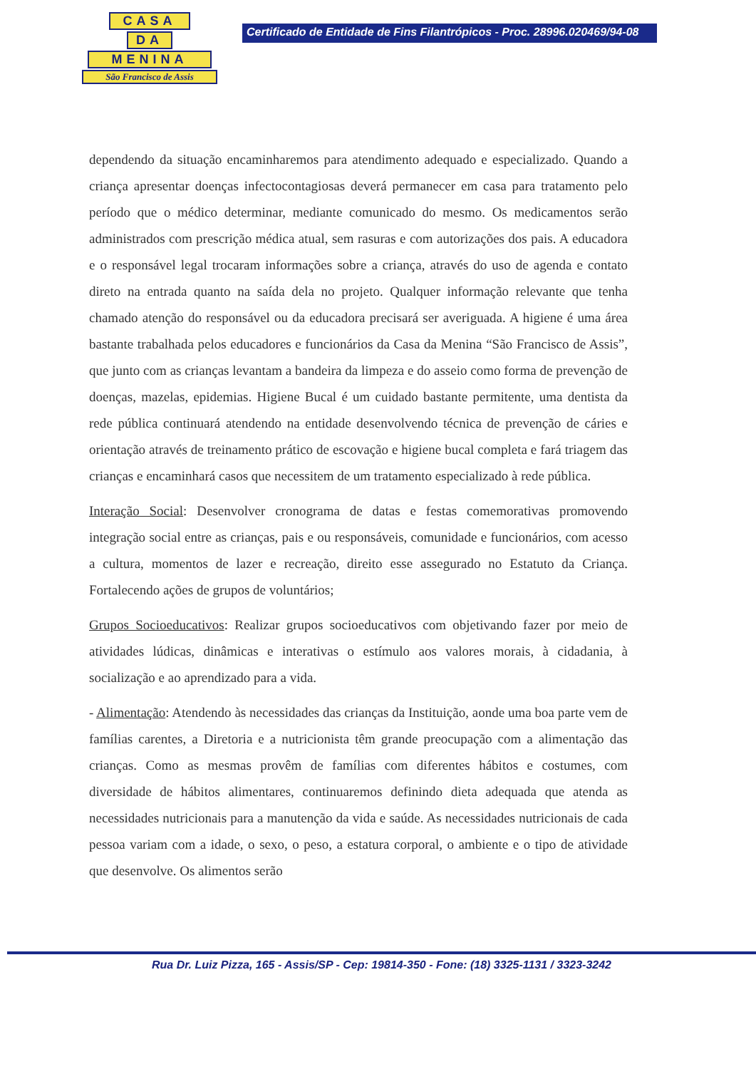CASA
DA
MENINA
São Francisco de Assis
Certificado de Entidade de Fins Filantrópicos - Proc. 28996.020469/94-08
dependendo da situação encaminharemos para atendimento adequado e especializado. Quando a criança apresentar doenças infectocontagiosas deverá permanecer em casa para tratamento pelo período que o médico determinar, mediante comunicado do mesmo. Os medicamentos serão administrados com prescrição médica atual, sem rasuras e com autorizações dos pais. A educadora e o responsável legal trocaram informações sobre a criança, através do uso de agenda e contato direto na entrada quanto na saída dela no projeto. Qualquer informação relevante que tenha chamado atenção do responsável ou da educadora precisará ser averiguada. A higiene é uma área bastante trabalhada pelos educadores e funcionários da Casa da Menina “São Francisco de Assis”, que junto com as crianças levantam a bandeira da limpeza e do asseio como forma de prevenção de doenças, mazelas, epidemias. Higiene Bucal é um cuidado bastante permitente, uma dentista da rede pública continuará atendendo na entidade desenvolvendo técnica de prevenção de cáries e orientação através de treinamento prático de escovação e higiene bucal completa e fará triagem das crianças e encaminhará casos que necessitem de um tratamento especializado à rede pública.
Interação Social: Desenvolver cronograma de datas e festas comemorativas promovendo integração social entre as crianças, pais e ou responsáveis, comunidade e funcionários, com acesso a cultura, momentos de lazer e recreação, direito esse assegurado no Estatuto da Criança. Fortalecendo ações de grupos de voluntários;
Grupos Socioeducativos: Realizar grupos socioeducativos com objetivando fazer por meio de atividades lúdicas, dinâmicas e interativas o estímulo aos valores morais, à cidadania, à socialização e ao aprendizado para a vida.
- Alimentação: Atendendo às necessidades das crianças da Instituição, aonde uma boa parte vem de famílias carentes, a Diretoria e a nutricionista têm grande preocupação com a alimentação das crianças. Como as mesmas provêm de famílias com diferentes hábitos e costumes, com diversidade de hábitos alimentares, continuaremos definindo dieta adequada que atenda as necessidades nutricionais para a manutenção da vida e saúde. As necessidades nutricionais de cada pessoa variam com a idade, o sexo, o peso, a estatura corporal, o ambiente e o tipo de atividade que desenvolve. Os alimentos serão
Rua Dr. Luiz Pizza, 165 - Assis/SP - Cep: 19814-350 - Fone: (18) 3325-1131 / 3323-3242